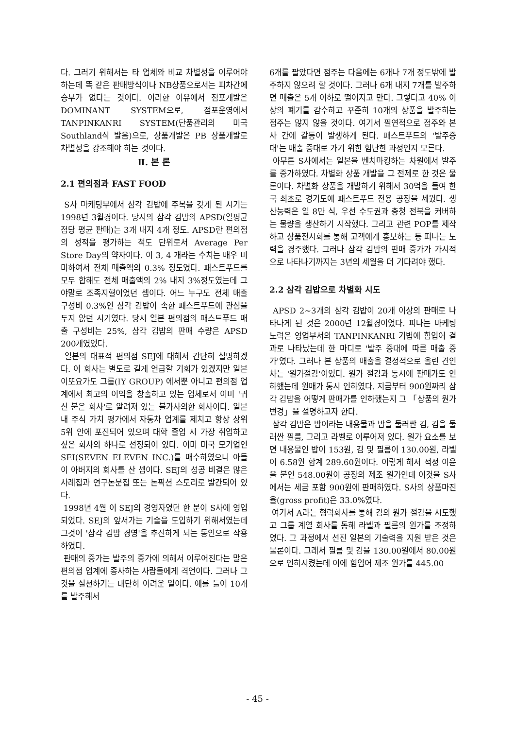다. 그러기 위해서는 타 업체와 비교 차별성을 이루어야 하는데 똑 같은 판매방식이나 NB상품으로서는 피차간에 승부가 없다는 것이다. 이러한 이유에서 점포개발은 DOMINANT SYSTEM으로, 점포운영에서 TANPINKANRI SYSTEM(단품관리의 미국 Southland식 발음)으로, 상품개발은 PB 상품개발로 차별성을 강조해야 하는 것이다.
Ⅱ. 본 론
2.1 편의점과 FAST FOOD
S사 마케팅부에서 삼각 김밥에 주목을 갖게 된 시기는 1998년 3월경이다. 당시의 삼각 김밥의 APSD(일평균 점당 평균 판매)는 3개 내지 4개 정도. APSD란 편의점의 성적을 평가하는 척도 단위로서 Average Per Store Day의 약자이다. 이 3, 4 개라는 수치는 매우 미미하여서 전체 매출액의 0.3% 정도였다. 패스트푸드를 모두 합해도 전체 매출액의 2% 내지 3%정도였는데 그야말로 조족지혈이었던 셈이다. 어느 누구도 전체 매출 구성비 0.3%인 삼각 김밥이 속한 패스트푸드에 관심을 두지 않던 시기였다. 당시 일본 편의점의 패스트푸드 매출 구성비는 25%, 삼각 김밥의 판매 수량은 APSD 200개였었다.
일본의 대표적 편의점 SEJ에 대해서 간단히 설명하겠다. 이 회사는 별도로 길게 언급할 기회가 있겠지만 일본 이또요가도 그룹(IY GROUP) 에서뿐 아니고 편의점 업계에서 최고의 이익을 창출하고 있는 업체로서 이미 '귀신 붙은 회사'로 알려져 있는 불가사의한 회사이다. 일본 내 주식 가치 평가에서 자동차 업계를 제치고 항상 상위 5위 안에 포진되어 있으며 대학 졸업 시 가장 취업하고 싶은 회사의 하나로 선정되어 있다. 이미 미국 모기업인 SEI(SEVEN ELEVEN INC.)를 매수하였으니 아들이 아버지의 회사를 산 셈이다. SEJ의 성공 비결은 많은 사례집과 연구논문집 또는 논픽션 스토리로 발간되어 있다.
1998년 4월 이 SEJ의 경영자였던 한 분이 S사에 영입되었다. SEJ의 앞서가는 기술을 도입하기 위해서였는데 그것이 '삼각 김밥 경영'을 추진하게 되는 동인으로 작용하였다.
판매의 증가는 발주의 증가에 의해서 이루어진다는 말은 편의점 업계에 종사하는 사람들에게 격언이다. 그러나 그것을 실천하기는 대단히 어려운 일이다. 예를 들어 10개를 발주해서
6개를 팔았다면 점주는 다음에는 6개나 7개 정도밖에 발주하지 않으려 할 것이다. 그러나 6개 내지 7개를 발주하면 매출은 5개 이하로 떨어지고 만다. 그렇다고 40% 이상의 폐기를 감수하고 꾸준히 10개의 상품을 발주하는 점주는 많지 않을 것이다. 여기서 필연적으로 점주와 본사 간에 갈등이 발생하게 된다. 패스트푸드의 '발주증대'는 매출 증대로 가기 위한 험난한 과정인지 모른다.
아무튼 S사에서는 일본을 벤치마킹하는 차원에서 발주를 증가하였다. 차별화 상품 개발을 그 전제로 한 것은 물론이다. 차별화 상품을 개발하기 위해서 30억을 들여 한국 최초로 경기도에 패스트푸드 전용 공장을 세웠다. 생산능력은 일 8만 식, 우선 수도권과 충청 전북을 커버하는 물량을 생산하기 시작했다. 그리고 관련 POP를 제작하고 상품전시회를 통해 고객에게 홍보하는 등 피나는 노력을 경주했다. 그러나 삼각 김밥의 판매 증가가 가시적으로 나타나기까지는 3년의 세월을 더 기다려야 했다.
2.2 삼각 김밥으로 차별화 시도
APSD 2~3개의 삼각 김밥이 20개 이상의 판매로 나타나게 된 것은 2000년 12월경이었다. 피나는 마케팅 노력은 영업부서의 TANPINKANRI 기법에 힘입어 결과로 나타났는데 한 마디로 '발주 증대에 따른 매출 증가'였다. 그러나 본 상품의 매출을 결정적으로 올린 견인차는 '원가절감'이었다. 원가 절감과 동시에 판매가도 인하했는데 원매가 동시 인하였다. 지금부터 900원짜리 삼각 김밥을 어떻게 판매가를 인하했는지 그 「상품의 원가 변경」을 설명하고자 한다.
삼각 김밥은 밥이라는 내용물과 밥을 둘러싼 김, 김을 둘러싼 필름, 그리고 라벨로 이루어져 있다. 원가 요소를 보면 내용물인 밥이 153원, 김 및 필름이 130.00원, 라벨이 6.58원 합계 289.60원이다. 이렇게 해서 적정 이윤을 붙인 548.00원이 공장의 제조 원가인데 이것을 S사에서는 세금 포함 900원에 판매하였다. S사의 상품마진율(gross profit)은 33.0%였다.
여기서 A라는 협력회사를 통해 김의 원가 절감을 시도했고 그룹 계열 회사를 통해 라벨과 필름의 원가를 조정하였다. 그 과정에서 선진 일본의 기술력을 지원 받은 것은 물론이다. 그래서 필름 및 김을 130.00원에서 80.00원으로 인하시켰는데 이에 힘입어 제조 원가를 445.00
- 45 -